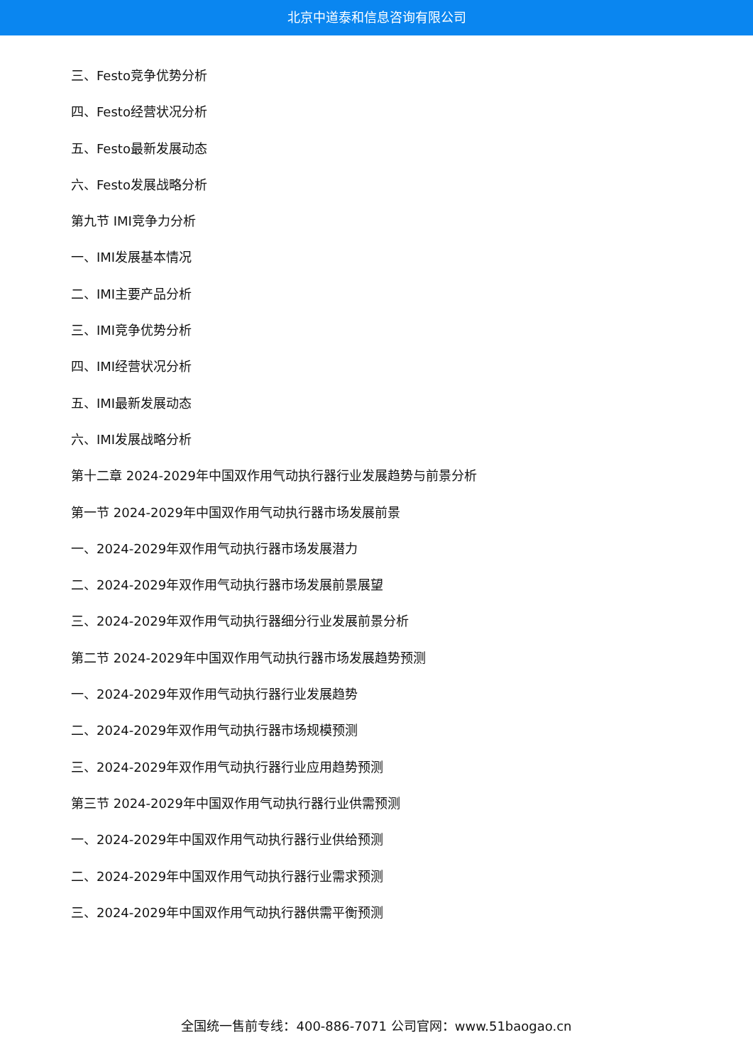北京中道泰和信息咨询有限公司
三、Festo竞争优势分析
四、Festo经营状况分析
五、Festo最新发展动态
六、Festo发展战略分析
第九节 IMI竞争力分析
一、IMI发展基本情况
二、IMI主要产品分析
三、IMI竞争优势分析
四、IMI经营状况分析
五、IMI最新发展动态
六、IMI发展战略分析
第十二章 2024-2029年中国双作用气动执行器行业发展趋势与前景分析
第一节 2024-2029年中国双作用气动执行器市场发展前景
一、2024-2029年双作用气动执行器市场发展潜力
二、2024-2029年双作用气动执行器市场发展前景展望
三、2024-2029年双作用气动执行器细分行业发展前景分析
第二节 2024-2029年中国双作用气动执行器市场发展趋势预测
一、2024-2029年双作用气动执行器行业发展趋势
二、2024-2029年双作用气动执行器市场规模预测
三、2024-2029年双作用气动执行器行业应用趋势预测
第三节 2024-2029年中国双作用气动执行器行业供需预测
一、2024-2029年中国双作用气动执行器行业供给预测
二、2024-2029年中国双作用气动执行器行业需求预测
三、2024-2029年中国双作用气动执行器供需平衡预测
全国统一售前专线：400-886-7071 公司官网：www.51baogao.cn